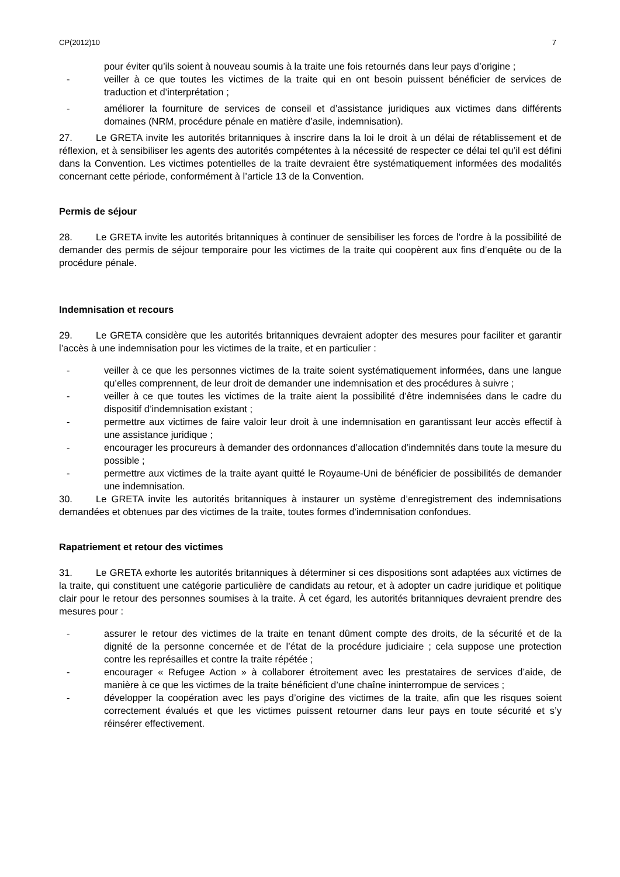CP(2012)10 7
pour éviter qu’ils soient à nouveau soumis à la traite une fois retournés dans leur pays d’origine ;
- veiller à ce que toutes les victimes de la traite qui en ont besoin puissent bénéficier de services de traduction et d’interprétation ;
- améliorer la fourniture de services de conseil et d’assistance juridiques aux victimes dans différents domaines (NRM, procédure pénale en matière d’asile, indemnisation).
27. Le GRETA invite les autorités britanniques à inscrire dans la loi le droit à un délai de rétablissement et de réflexion, et à sensibiliser les agents des autorités compétentes à la nécessité de respecter ce délai tel qu’il est défini dans la Convention. Les victimes potentielles de la traite devraient être systématiquement informées des modalités concernant cette période, conformément à l’article 13 de la Convention.
Permis de séjour
28. Le GRETA invite les autorités britanniques à continuer de sensibiliser les forces de l’ordre à la possibilité de demander des permis de séjour temporaire pour les victimes de la traite qui coopèrent aux fins d’enquête ou de la procédure pénale.
Indemnisation et recours
29. Le GRETA considère que les autorités britanniques devraient adopter des mesures pour faciliter et garantir l’accès à une indemnisation pour les victimes de la traite, et en particulier :
- veiller à ce que les personnes victimes de la traite soient systématiquement informées, dans une langue qu’elles comprennent, de leur droit de demander une indemnisation et des procédures à suivre ;
- veiller à ce que toutes les victimes de la traite aient la possibilité d’être indemnisées dans le cadre du dispositif d’indemnisation existant ;
- permettre aux victimes de faire valoir leur droit à une indemnisation en garantissant leur accès effectif à une assistance juridique ;
- encourager les procureurs à demander des ordonnances d’allocation d’indemnités dans toute la mesure du possible ;
- permettre aux victimes de la traite ayant quitté le Royaume-Uni de bénéficier de possibilités de demander une indemnisation.
30. Le GRETA invite les autorités britanniques à instaurer un système d’enregistrement des indemnisations demandées et obtenues par des victimes de la traite, toutes formes d’indemnisation confondues.
Rapatriement et retour des victimes
31. Le GRETA exhorte les autorités britanniques à déterminer si ces dispositions sont adaptées aux victimes de la traite, qui constituent une catégorie particulière de candidats au retour, et à adopter un cadre juridique et politique clair pour le retour des personnes soumises à la traite. À cet égard, les autorités britanniques devraient prendre des mesures pour :
- assurer le retour des victimes de la traite en tenant dûment compte des droits, de la sécurité et de la dignité de la personne concernée et de l’état de la procédure judiciaire ; cela suppose une protection contre les représailles et contre la traite répétée ;
- encourager « Refugee Action » à collaborer étroitement avec les prestataires de services d’aide, de manière à ce que les victimes de la traite bénéficient d’une chaîne ininterrompue de services ;
- développer la coopération avec les pays d’origine des victimes de la traite, afin que les risques soient correctement évalués et que les victimes puissent retourner dans leur pays en toute sécurité et s’y réinsérer effectivement.